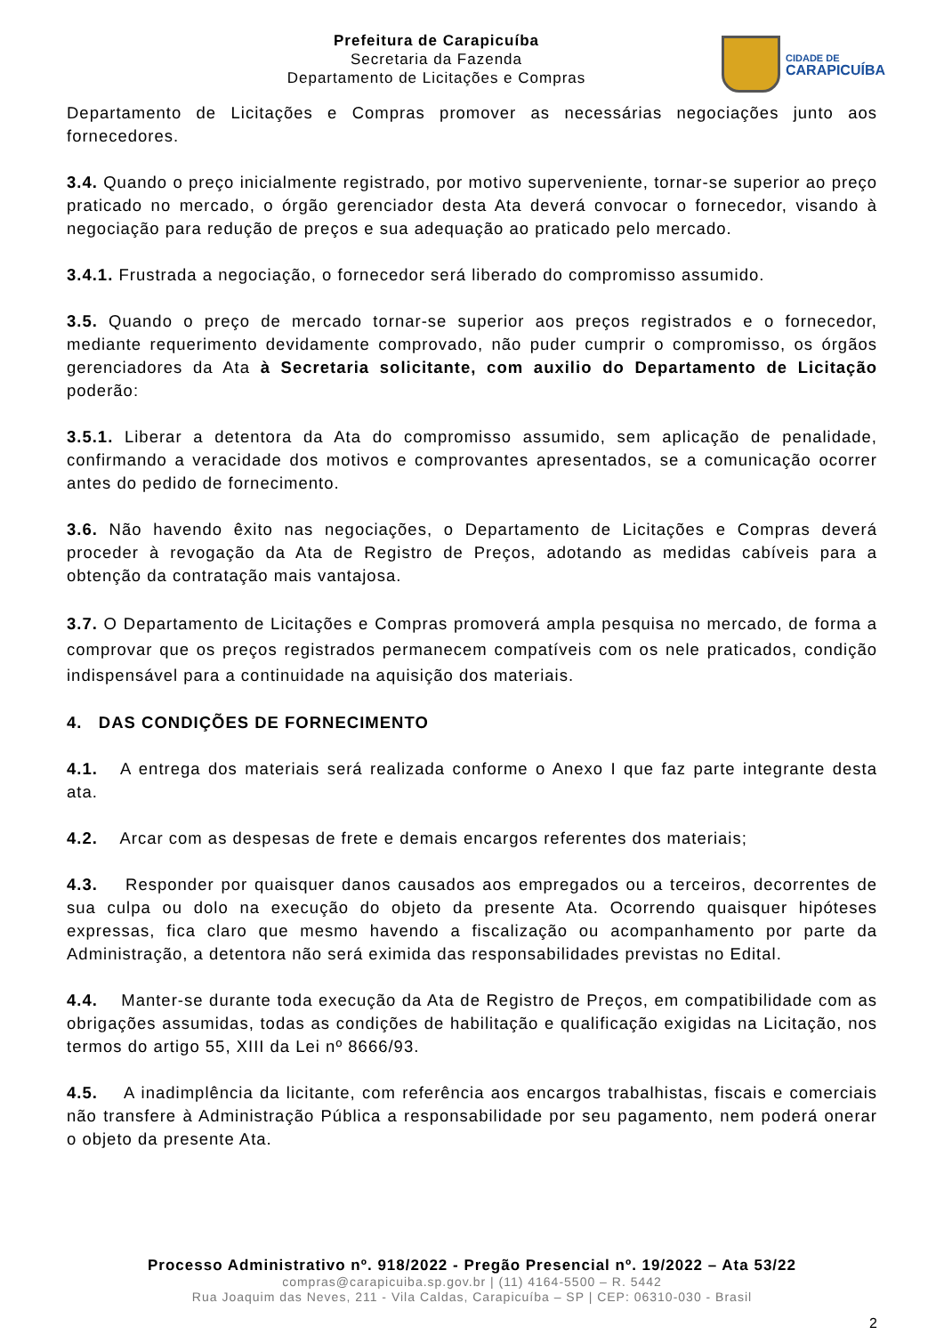Prefeitura de Carapicuíba
Secretaria da Fazenda
Departamento de Licitações e Compras
CIDADE DE
CARAPICUÍBA
Departamento de Licitações e Compras promover as necessárias negociações junto aos fornecedores.
3.4. Quando o preço inicialmente registrado, por motivo superveniente, tornar-se superior ao preço praticado no mercado, o órgão gerenciador desta Ata deverá convocar o fornecedor, visando à negociação para redução de preços e sua adequação ao praticado pelo mercado.
3.4.1. Frustrada a negociação, o fornecedor será liberado do compromisso assumido.
3.5. Quando o preço de mercado tornar-se superior aos preços registrados e o fornecedor, mediante requerimento devidamente comprovado, não puder cumprir o compromisso, os órgãos gerenciadores da Ata à Secretaria solicitante, com auxilio do Departamento de Licitação poderão:
3.5.1. Liberar a detentora da Ata do compromisso assumido, sem aplicação de penalidade, confirmando a veracidade dos motivos e comprovantes apresentados, se a comunicação ocorrer antes do pedido de fornecimento.
3.6. Não havendo êxito nas negociações, o Departamento de Licitações e Compras deverá proceder à revogação da Ata de Registro de Preços, adotando as medidas cabíveis para a obtenção da contratação mais vantajosa.
3.7. O Departamento de Licitações e Compras promoverá ampla pesquisa no mercado, de forma a comprovar que os preços registrados permanecem compatíveis com os nele praticados, condição indispensável para a continuidade na aquisição dos materiais.
4. DAS CONDIÇÕES DE FORNECIMENTO
4.1. A entrega dos materiais será realizada conforme o Anexo I que faz parte integrante desta ata.
4.2. Arcar com as despesas de frete e demais encargos referentes dos materiais;
4.3. Responder por quaisquer danos causados aos empregados ou a terceiros, decorrentes de sua culpa ou dolo na execução do objeto da presente Ata. Ocorrendo quaisquer hipóteses expressas, fica claro que mesmo havendo a fiscalização ou acompanhamento por parte da Administração, a detentora não será eximida das responsabilidades previstas no Edital.
4.4. Manter-se durante toda execução da Ata de Registro de Preços, em compatibilidade com as obrigações assumidas, todas as condições de habilitação e qualificação exigidas na Licitação, nos termos do artigo 55, XIII da Lei nº 8666/93.
4.5. A inadimplência da licitante, com referência aos encargos trabalhistas, fiscais e comerciais não transfere à Administração Pública a responsabilidade por seu pagamento, nem poderá onerar o objeto da presente Ata.
Processo Administrativo nº. 918/2022 - Pregão Presencial nº. 19/2022 – Ata 53/22
compras@carapicuiba.sp.gov.br | (11) 4164-5500 – R. 5442
Rua Joaquim das Neves, 211 - Vila Caldas, Carapicuíba – SP | CEP: 06310-030 - Brasil
2